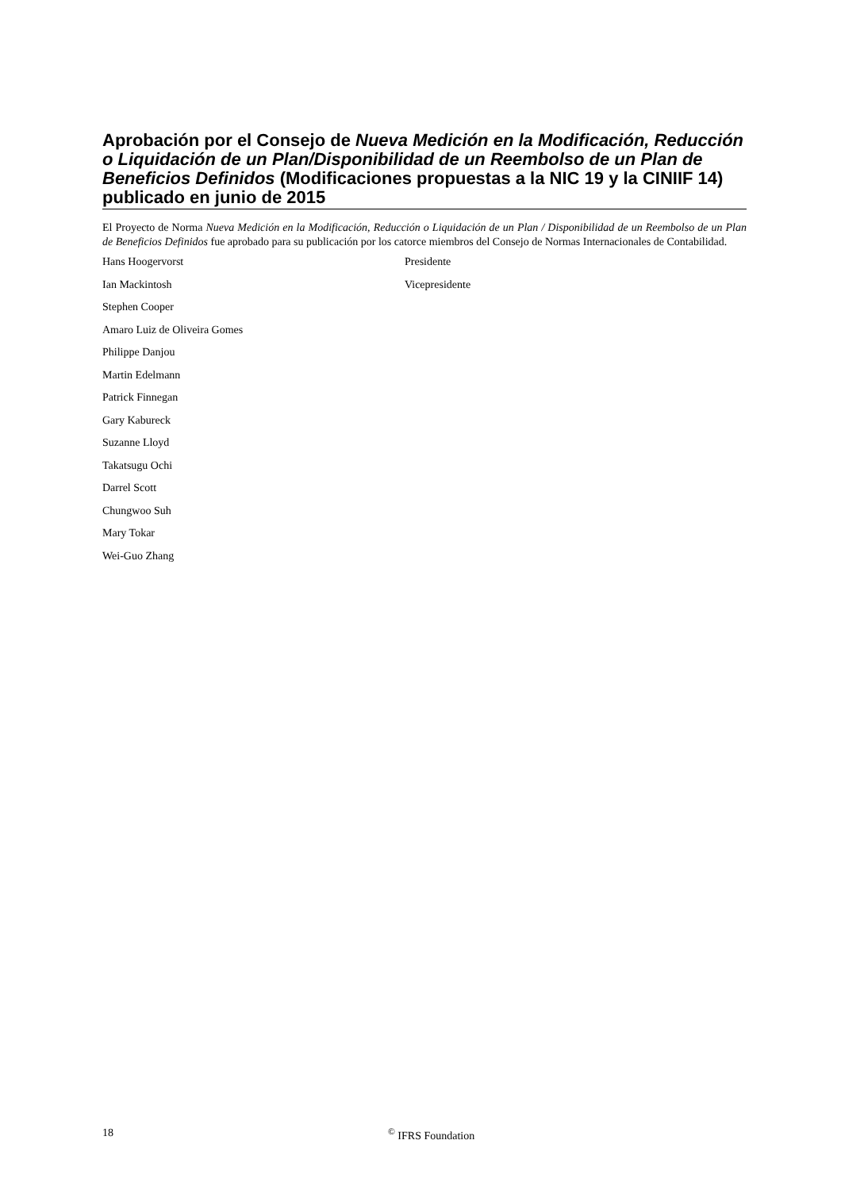Aprobación por el Consejo de Nueva Medición en la Modificación, Reducción o Liquidación de un Plan/Disponibilidad de un Reembolso de un Plan de Beneficios Definidos (Modificaciones propuestas a la NIC 19 y la CINIIF 14) publicado en junio de 2015
El Proyecto de Norma Nueva Medición en la Modificación, Reducción o Liquidación de un Plan / Disponibilidad de un Reembolso de un Plan de Beneficios Definidos fue aprobado para su publicación por los catorce miembros del Consejo de Normas Internacionales de Contabilidad.
| Hans Hoogervorst | Presidente |
| Ian Mackintosh | Vicepresidente |
| Stephen Cooper | |
| Amaro Luiz de Oliveira Gomes | |
| Philippe Danjou | |
| Martin Edelmann | |
| Patrick Finnegan | |
| Gary Kabureck | |
| Suzanne Lloyd | |
| Takatsugu Ochi | |
| Darrel Scott | |
| Chungwoo Suh | |
| Mary Tokar | |
| Wei-Guo Zhang | |
18 <sup>©</sup> IFRS Foundation